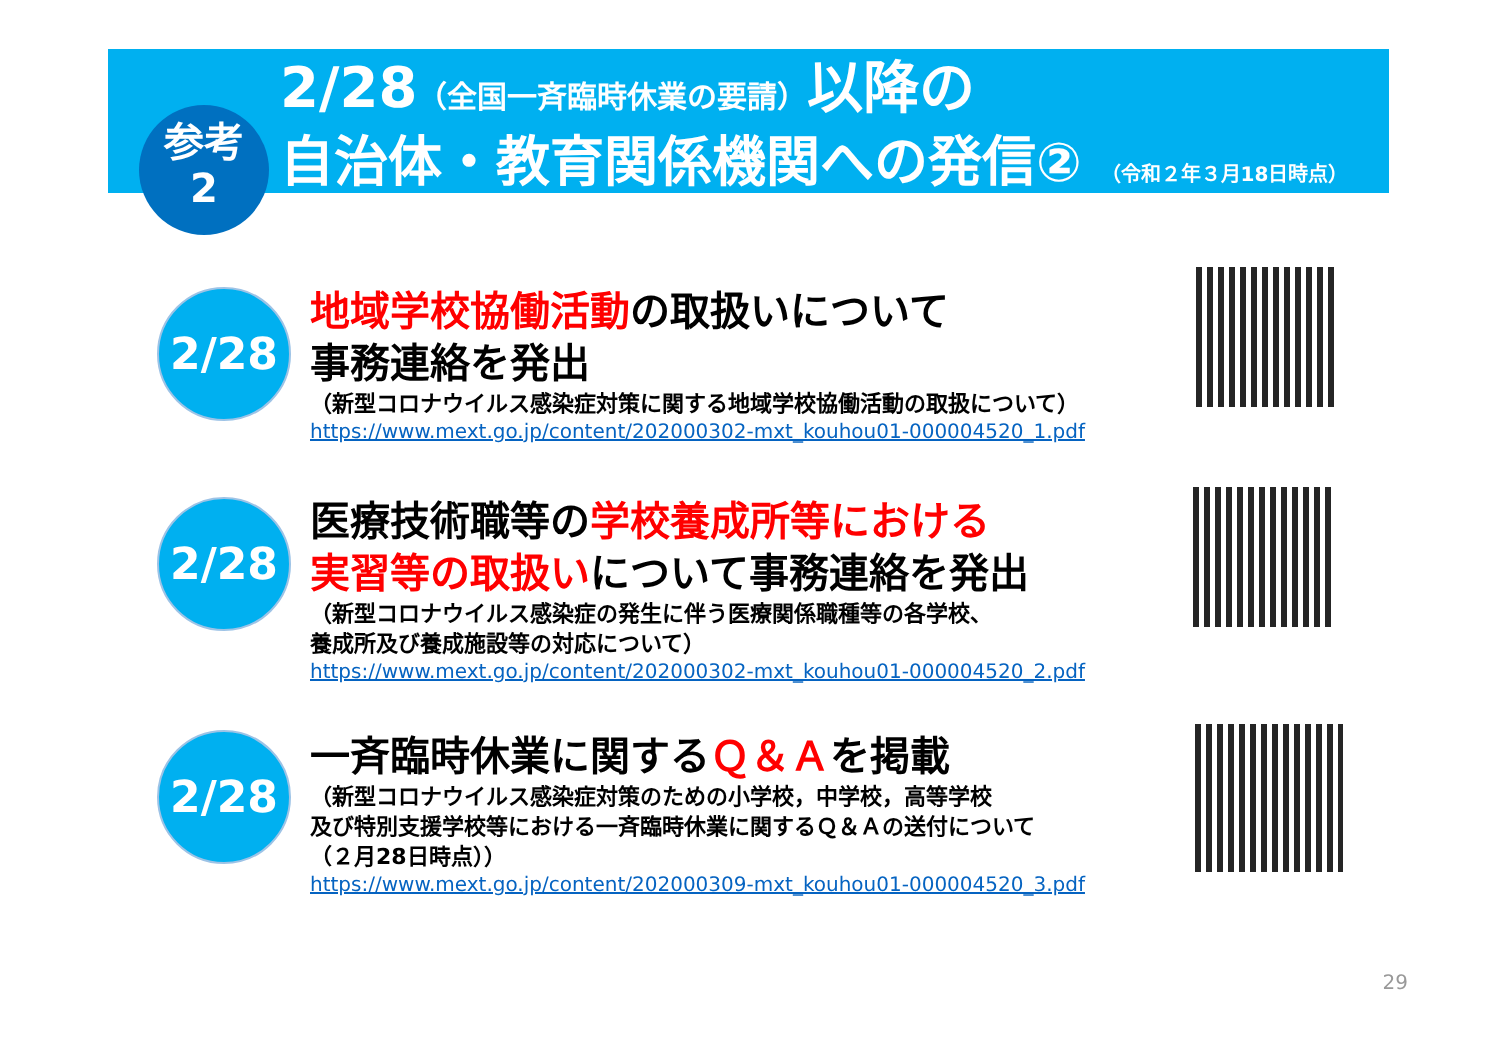参考
2
2/28（全国一斉臨時休業の要請）以降の
自治体・教育関係機関への発信② （令和２年３月18日時点）
2/28
地域学校協働活動の取扱いについて
事務連絡を発出
（新型コロナウイルス感染症対策に関する地域学校協働活動の取扱について）
https://www.mext.go.jp/content/202000302-mxt_kouhou01-000004520_1.pdf
2/28
医療技術職等の学校養成所等における
実習等の取扱いについて事務連絡を発出
（新型コロナウイルス感染症の発生に伴う医療関係職種等の各学校、
養成所及び養成施設等の対応について）
https://www.mext.go.jp/content/202000302-mxt_kouhou01-000004520_2.pdf
2/28
一斉臨時休業に関するＱ＆Ａを掲載
（新型コロナウイルス感染症対策のための小学校，中学校，高等学校
及び特別支援学校等における一斉臨時休業に関するＱ＆Ａの送付について
（２月28日時点））
https://www.mext.go.jp/content/202000309-mxt_kouhou01-000004520_3.pdf
29